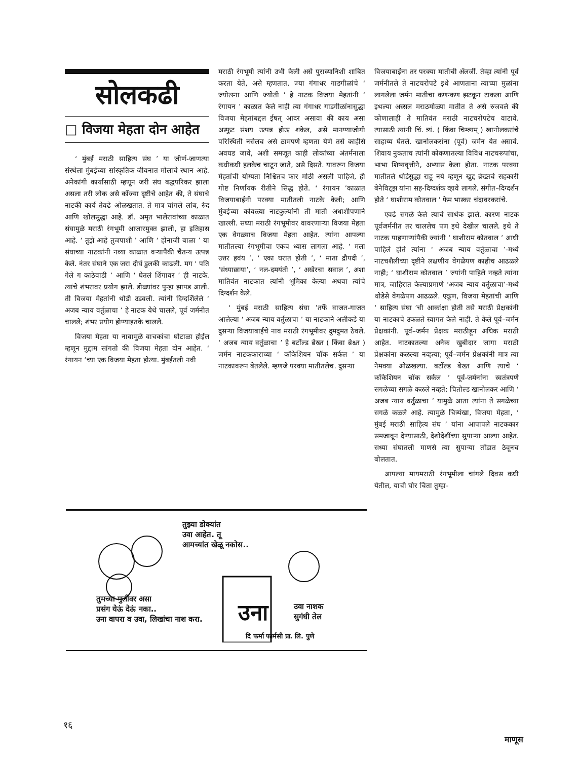सोलकढी
□ विजया मेहता दोन आहेत
‘ मुंबई मराठी साहित्य संघ ’ या जीर्ण-जाणत्या संस्थेला मुंबईच्या सांस्कृतिक जीवनात मोलाचे स्थान आहे. अनेकांगी कार्यासाठी म्हणून जरी संघ बद्धपरिकर झाला असला तरी लोक असे कोंज्या दृष्टीचे आहेत की, ते संघाचे नाटकी कार्य तेवढे ओळखतात. ते मात्र चांगले लांब, रुंद आणि खोलसुद्धा आहे. डॉ. अमृत भालेरावांच्या काळात संघामुळे मराठी रंगभूमी आजारमुक्त झाली, हा इतिहास आहे. ‘ तुझे आहे तुजपाशी ’ आणि ‘ होनाजी बाळा ’ या संघाच्या नाटकांनी नव्या काळात वऱ्यापैकी चैतन्य उत्पन्न केले. नंतर संघाने एक जरा दीर्घ डुलकी काढली. मग ‘ पति गेले ग काठेवाडी ’ आणि ‘ घेतलं शिंगावर ’ ही नाटके. त्यांचे शंभरावर प्रयोग झाले. डोळ्यांवर पुन्हा झापड आली. ती विजया मेहतांनी थोडी उडवली. त्यांनी दिग्दर्शिलेले ‘ अजब न्याय वर्तुळाचा ’ हे नाटक येथे चालले, पूर्व जर्मनीत चालले; शंभर प्रयोग होण्याइतके चालले.
विजया मेहता या नावामुळे वाचकांचा घोटाळा होईल म्हणून मुद्दाम सांगतो की विजया मेहता दोन आहेत. ‘ रंगायन ’च्या एक विजया मेहता होत्या. मुंबईतली नवी
मराठी रंगभूमी त्यांनी उभी केली असे पुराव्यानिशी शाबित करता येते, असे म्हणतात. ज्या गंगाधर गाडगीळांचे ‘ ज्योत्स्ना आणि ज्योती ’ हे नाटक विजया मेहतांनी ‘ रंगायन ’ काळात केले नाही त्या गंगाधर गाडगीळांनासुद्धा विजया मेहतांबद्दल ईषत् आदर असावा की काय असा अस्फुट संशय उत्पन्न होऊ शकेल, असे मानण्याजोगी परिस्थिती नसेलच असे ठामपणे म्हणता येणे तसे काहीसे अवघड जावे, अशी समजूत काही लोकांच्या अंतर्मनाला कधीकधी हलकेच चाटून जाते, असे दिसते. यावरून विजया मेहतांची योग्यता निश्चितच फार मोठी असली पाहिजे, ही गोष्ट निर्णायक रीतीने सिद्ध होते. ‘ रंगायन ’काळात विजयाबाईंनी परक्या मातीतली नाटके केली; आणि मुंबईच्या कोवळ्या नाटकुल्यांनी ती माती अधाशीपणाने खाल्ली. सध्या मराठी रंगभूमीवर वावरणाऱ्या विजया मेहता एक वेगळ्याच विजया मेहता आहेत. त्यांना आपल्या मातीतल्या रंगभूमीचा एकच ध्यास लागला आहे. ‘ मला उत्तर हवंय ’, ‘ एका घरात होती ’, ‘ माता द्रौपदी ’, ‘संध्याछाया’, ‘ नल-दमयंती ’, ‘ अखेरचा सवाल ’, अशा मातिवंत नाटकात त्यांनी भूमिका केल्या अथवा त्यांचे दिग्दर्शन केले.
‘ मुंबई मराठी साहित्य संघा ’तर्फे वाजत-गाजत आलेल्या ‘ अजब न्याय वर्तुळाचा ’ या नाटकाने अलीकडे या दुसऱ्या विजयाबाईंचे नाव मराठी रंगभूमीवर दुमदुमत ठेवले. ‘ अजब न्याय वर्तुळाचा ’ हे बर्टोल्ड ब्रेख्त ( किंवा ब्रेश्च्त ) जर्मन नाटककाराच्या ‘ कॉकेशियन चॉक सर्कल ’ या नाटकावरून बेतलेले. म्हणजे परक्या मातीतलेच. दुसऱ्या
विजयाबाईंना तर परक्या मातीची ॲलर्जी. तेव्हा त्यांनी पूर्व जर्मनीतले ते नाटचरोपटे इथे आणताना त्याच्या मुळांना लागलेला जर्मन मातीचा कणन्कण झटकून टाकला आणि इथल्या अस्सल मराठमोळ्या मातीत ते असे रुजवले की कोणालाही ते मातिवंत मराठी नाटचरोपटेच वाटावे. त्यासाठी त्यांनी चिं. त्र्यं. ( किंवा चिम्त्र्यम् ) खानोलकरांचे साहाय्य घेतले. खानोलकरांना (पूर्व) जर्मन येत असावे. शिवाय नुकताच त्यांनी कोकणातल्या विविध नाटचरूपांचा, भाभा शिष्यवृत्तीने, अभ्यास केला होता. नाटक परक्या मातीतले थोडेसुद्धा राहू नये म्हणून खुद्द ब्रेख्तचे सहकारी बेनेविट्झ यांना सह-दिग्दर्शक व्हावे लागले. संगीत–दिग्दर्शन होते ‘ घाशीराम कोतवाल ’ फेम भास्कर चंदावरकरांचे.
एवढे सगळे केले त्याचे सार्थक झाले. कारण नाटक पूर्वजर्मनीत तर चाललेच पण इथे देखील चालले. इथे ते नाटक पाहणाऱ्यांपैकी ज्यांनी ‘ घाशीराम कोतवाल ’ आधी पाहिले होते त्यांना ‘ अजब न्याय वर्तुळाचा ’-मध्ये नाटचशैलीच्या दृष्टीने लक्षणीय वेगळेपण काहीच आढळले नाही; ‘ घाशीराम कोतवाल ’ ज्यांनी पाहिले नव्हते त्यांना मात्र, जाहिरात केल्याप्रमाणे ‘अजब न्याय वर्तुळाचा’-मध्ये थोडेसे वेगळेपण आढळले. एकूण, विजया मेहतांची आणि ‘ साहित्य संघा ’ची आकांक्षा होती तसे मराठी प्रेक्षकांनी या नाटकाचे उकळते स्वागत केले नाही. ते केले पूर्व–जर्मन प्रेक्षकांनी. पूर्व–जर्मन प्रेक्षक मराठीहून अधिक मराठी आहेत. नाटकातल्या अनेक खुबीदार जागा मराठी प्रेक्षकांना कळल्या नव्हत्या; पूर्व–जर्मन प्रेक्षकांनी मात्र त्या नेमक्या ओळखल्या. बर्टोल्ड बेख्त आणि त्याचे ‘ कॉकेशियन चॉक सर्कल ’ पूर्व-जर्मनांना स्वतंत्रपणे सगळेच्या सगळे कळले नव्हते; चितोल्ड खानोलकर आणि ‘ अजब न्याय वर्तुळाचा ’ यामुळे आता त्यांना ते सगळेच्या सगळे कळले आहे. त्यामुळे चित्र्यंखा, विजया मेहता, ‘ मुंबई मराठी साहित्य संघ ’ यांना आपापले नाटककार समजावून देण्यासाठी, देशोदेशींच्या सुपाऱ्या आल्या आहेत. सध्या संघातली माणसे त्या सुपाऱ्या तोंडात ठेवूनच बोलतात.
आपल्या मायमराठी रंगभूमीला चांगले दिवस कधी येतील, याची घोर चिंता तुम्हा-
तुझ्या डोक्यांत
उवा आहेत. तू
आमच्यांत खेळू नकोस..
तुमच्या मुलीवर असा
प्रसंग येऊं देऊं नका..
उना वापरा व उवा, लिखांचा नाश करा.
उना
उवा नाशक
सुगंधी तेल
दि फर्मा फार्मसी प्रा. लि. पुणे
१६
माणूस